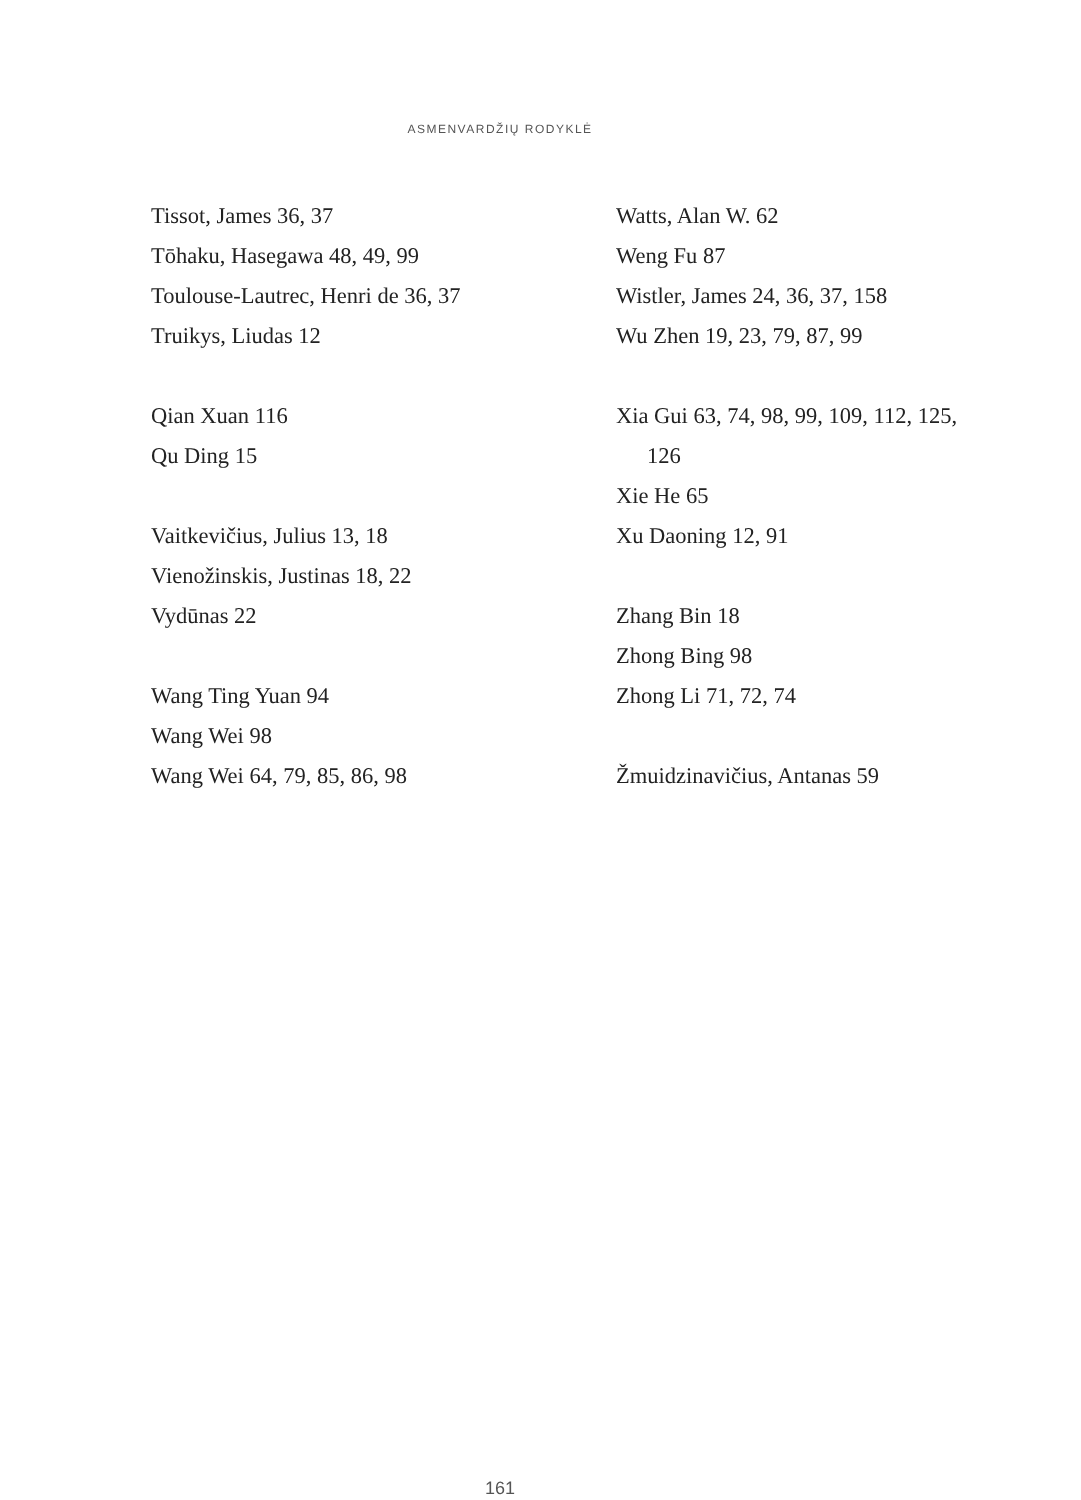ASMENVARDŽIŲ RODYKLĖ
Tissot, James 36, 37
Tōhaku, Hasegawa 48, 49, 99
Toulouse-Lautrec, Henri de 36, 37
Truikys, Liudas 12
Qian Xuan 116
Qu Ding 15
Vaitkevičius, Julius 13, 18
Vienožinskis, Justinas 18, 22
Vydūnas 22
Wang Ting Yuan 94
Wang Wei 98
Wang Wei 64, 79, 85, 86, 98
Watts, Alan W. 62
Weng Fu 87
Wistler, James 24, 36, 37, 158
Wu Zhen 19, 23, 79, 87, 99
Xia Gui 63, 74, 98, 99, 109, 112, 125,
126
Xie He 65
Xu Daoning 12, 91
Zhang Bin 18
Zhong Bing 98
Zhong Li 71, 72, 74
Žmuidzinavičius, Antanas 59
161